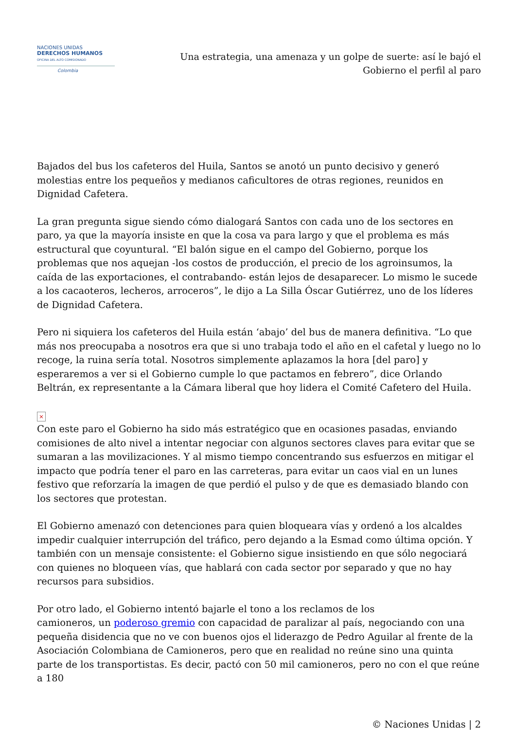NACIONES UNIDAS
DERECHOS HUMANOS
OFICINA DEL ALTO COMISIONADO
Colombia
Una estrategia, una amenaza y un golpe de suerte: así le bajó el Gobierno el perfil al paro
Bajados del bus los cafeteros del Huila, Santos se anotó un punto decisivo y generó molestias entre los pequeños y medianos caficultores de otras regiones, reunidos en Dignidad Cafetera.
La gran pregunta sigue siendo cómo dialogará Santos con cada uno de los sectores en paro, ya que la mayoría insiste en que la cosa va para largo y que el problema es más estructural que coyuntural. “El balón sigue en el campo del Gobierno, porque los problemas que nos aquejan -los costos de producción, el precio de los agroinsumos, la caída de las exportaciones, el contrabando- están lejos de desaparecer. Lo mismo le sucede a los cacaoteros, lecheros, arroceros”, le dijo a La Silla Óscar Gutiérrez, uno de los líderes de Dignidad Cafetera.
Pero ni siquiera los cafeteros del Huila están ‘abajo’ del bus de manera definitiva. “Lo que más nos preocupaba a nosotros era que si uno trabaja todo el año en el cafetal y luego no lo recoge, la ruina sería total. Nosotros simplemente aplazamos la hora [del paro] y esperaremos a ver si el Gobierno cumple lo que pactamos en febrero”, dice Orlando Beltrán, ex representante a la Cámara liberal que hoy lidera el Comité Cafetero del Huila.
×
Con este paro el Gobierno ha sido más estratégico que en ocasiones pasadas, enviando comisiones de alto nivel a intentar negociar con algunos sectores claves para evitar que se sumaran a las movilizaciones. Y al mismo tiempo concentrando sus esfuerzos en mitigar el impacto que podría tener el paro en las carreteras, para evitar un caos vial en un lunes festivo que reforzaría la imagen de que perdió el pulso y de que es demasiado blando con los sectores que protestan.
El Gobierno amenazó con detenciones para quien bloqueara vías y ordenó a los alcaldes impedir cualquier interrupción del tráfico, pero dejando a la Esmad como última opción. Y también con un mensaje consistente: el Gobierno sigue insistiendo en que sólo negociará con quienes no bloqueen vías, que hablará con cada sector por separado y que no hay recursos para subsidios.
Por otro lado, el Gobierno intentó bajarle el tono a los reclamos de los
camioneros, un poderoso gremio con capacidad de paralizar al país, negociando con una pequeña disidencia que no ve con buenos ojos el liderazgo de Pedro Aguilar al frente de la Asociación Colombiana de Camioneros, pero que en realidad no reúne sino una quinta parte de los transportistas. Es decir, pactó con 50 mil camioneros, pero no con el que reúne a 180
© Naciones Unidas | 2